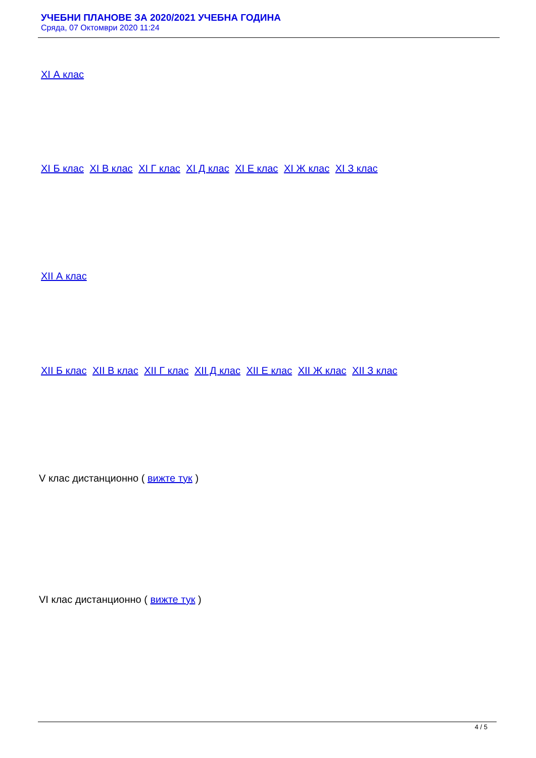УЧЕБНИ ПЛАНОВЕ ЗА 2020/2021 УЧЕБНА ГОДИНА
Сряда, 07 Октомври 2020 11:24
XI А клас
XI Б клас XI В клас XI Г клас XI Д клас XI Е клас XI Ж клас XI З клас
XII А клас
XII Б клас XII В клас XII Г клас XII Д клас XII Е клас XII Ж клас XII З клас
V клас дистанционно ( вижте тук )
VI клас дистанционно ( вижте тук )
4 / 5